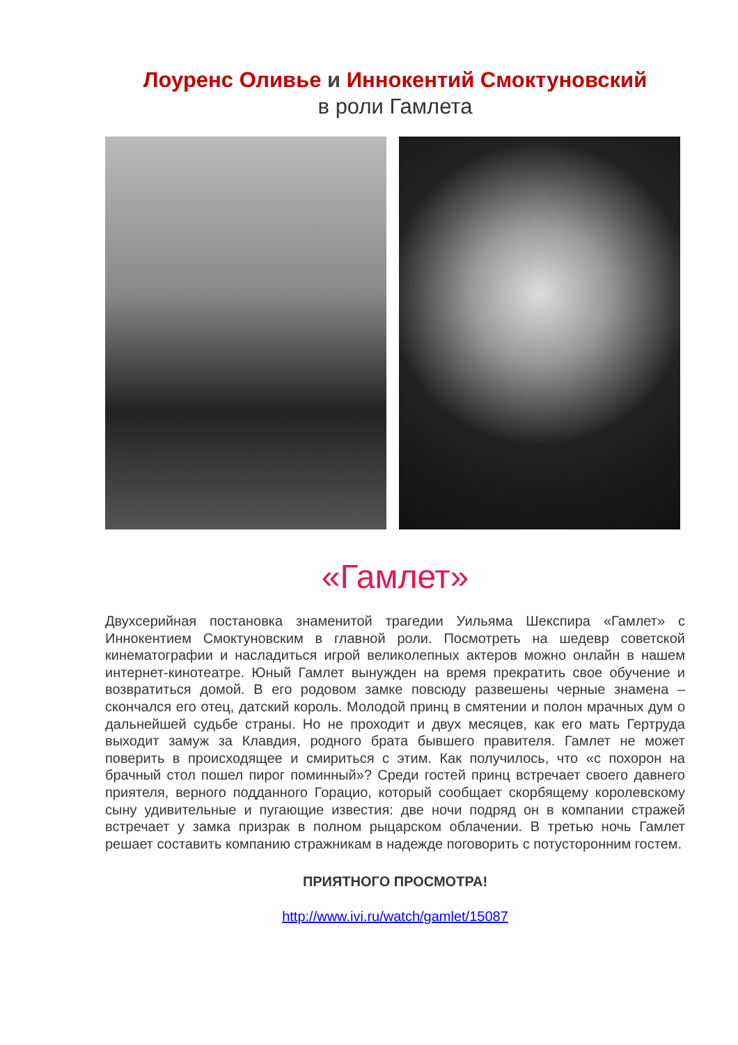Лоуренс Оливье и Иннокентий Смоктуновский
в роли Гамлета
«Гамлет»
Двухсерийная постановка знаменитой трагедии Уильяма Шекспира «Гамлет» с Иннокентием Смоктуновским в главной роли. Посмотреть на шедевр советской кинематографии и насладиться игрой великолепных актеров можно онлайн в нашем интернет-кинотеатре. Юный Гамлет вынужден на время прекратить свое обучение и возвратиться домой. В его родовом замке повсюду развешены черные знамена – скончался его отец, датский король. Молодой принц в смятении и полон мрачных дум о дальнейшей судьбе страны. Но не проходит и двух месяцев, как его мать Гертруда выходит замуж за Клавдия, родного брата бывшего правителя. Гамлет не может поверить в происходящее и смириться с этим. Как получилось, что «с похорон на брачный стол пошел пирог поминный»? Среди гостей принц встречает своего давнего приятеля, верного подданного Горацио, который сообщает скорбящему королевскому сыну удивительные и пугающие известия: две ночи подряд он в компании стражей встречает у замка призрак в полном рыцарском облачении. В третью ночь Гамлет решает составить компанию стражникам в надежде поговорить с потусторонним гостем.
ПРИЯТНОГО ПРОСМОТРА!
http://www.ivi.ru/watch/gamlet/15087